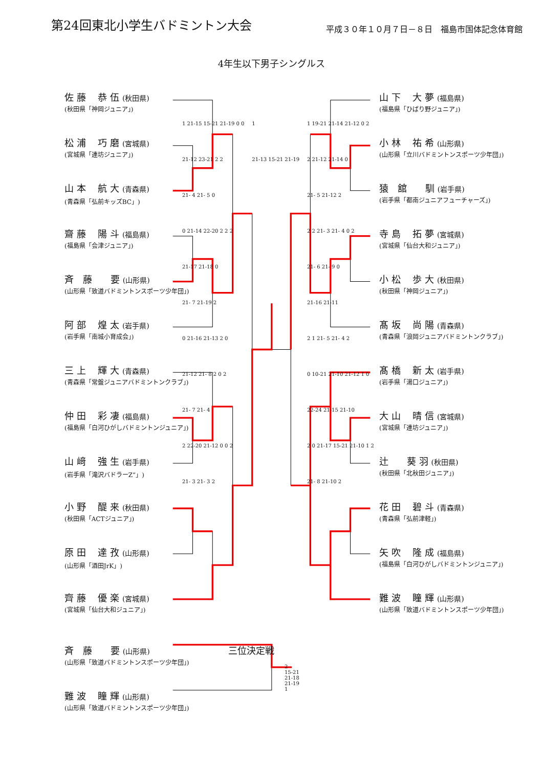第24回東北小学生バドミントン大会
平成３０年１０月７日－８日　福島市国体記念体育館
4年生以下男子シングルス
佐 藤　 恭 伍 (秋田県)
(秋田県「神岡ジュニア」)
松 浦　 巧 磨 (宮城県)
(宮城県「連坊ジュニア」)
山 本　 航 大 (青森県)
(青森県「弘前キッズBC」)
齋 藤　 陽 斗 (福島県)
(福島県「会津ジュニア」)
斉　藤　　要 (山形県)
(山形県「致道バドミントンスポーツ少年団」)
阿 部　 煌 太 (岩手県)
(岩手県「南城小育成会」)
三 上　 輝 大 (青森県)
(青森県「常盤ジュニアバドミントンクラブ」)
仲 田　 彩 凄 (福島県)
(福島県「白河ひがしバドミントンジュニア」)
山 﨑　 強 生 (岩手県)
(岩手県「滝沢バドラーZ”」)
小 野　 醍 来 (秋田県)
(秋田県「ACTジュニア」)
原 田　 達 孜 (山形県)
(山形県「酒田JrK」)
齊 藤　 優 楽 (宮城県)
(宮城県「仙台大和ジュニア」)
1 21-15 15-21 21-19 0 0
21-12 23-21 2 2
21- 4 21- 5 0
0 21-14 22-20 2 2 2
21-17 21-18 0
21- 7 21-19 2
0 21-16 21-13 2 0
21-12 21- 8 2 0 2
21- 7 21- 4
2 22-20 21-12 0 0 2
21- 3 21- 3 2
1
21-13 15-21 21-19
1 19-21 21-14 21-12 0 2
2 21-12 21-14 0
21- 5 21-12 2
2 2 21- 3 21- 4 0 2
21- 6 21- 9 0
21-16 21-11
2 1 21- 5 21- 4 2
0 10-21 21-10 21-12 1 0
22-24 21-15 21-10
2 0 21-17 15-21 21-10 1 2
21- 8 21-10 2
山 下　 大 夢 (福島県)
(福島県「ひばり野ジュニア」)
小 林　 祐 希 (山形県)
(山形県「立川バドミントンスポーツ少年団」)
猿　舘　　馴 (岩手県)
(岩手県「都南ジュニアフューチャーズ」)
寺 島　 拓 夢 (宮城県)
(宮城県「仙台大和ジュニア」)
小 松　 歩 大 (秋田県)
(秋田県「神岡ジュニア」)
髙 坂　 尚 陽 (青森県)
(青森県「浪岡ジュニアバドミントンクラブ」)
髙 橋　 新 太 (岩手県)
(岩手県「湯口ジュニア」)
大 山　 晴 信 (宮城県)
(宮城県「連坊ジュニア」)
辻　　葵 羽 (秋田県)
(秋田県「北秋田ジュニア」)
花 田　 碧 斗 (青森県)
(青森県「弘前津軽」)
矢 吹　 隆 成 (福島県)
(福島県「白河ひがしバドミントンジュニア」)
難 波　 瞳 輝 (山形県)
(山形県「致道バドミントンスポーツ少年団」)
斉　藤　　要 (山形県)
(山形県「致道バドミントンスポーツ少年団」)
難 波　 瞳 輝 (山形県)
(山形県「致道バドミントンスポーツ少年団」)
三位決定戦
2
15-21
21-18
21-19
1